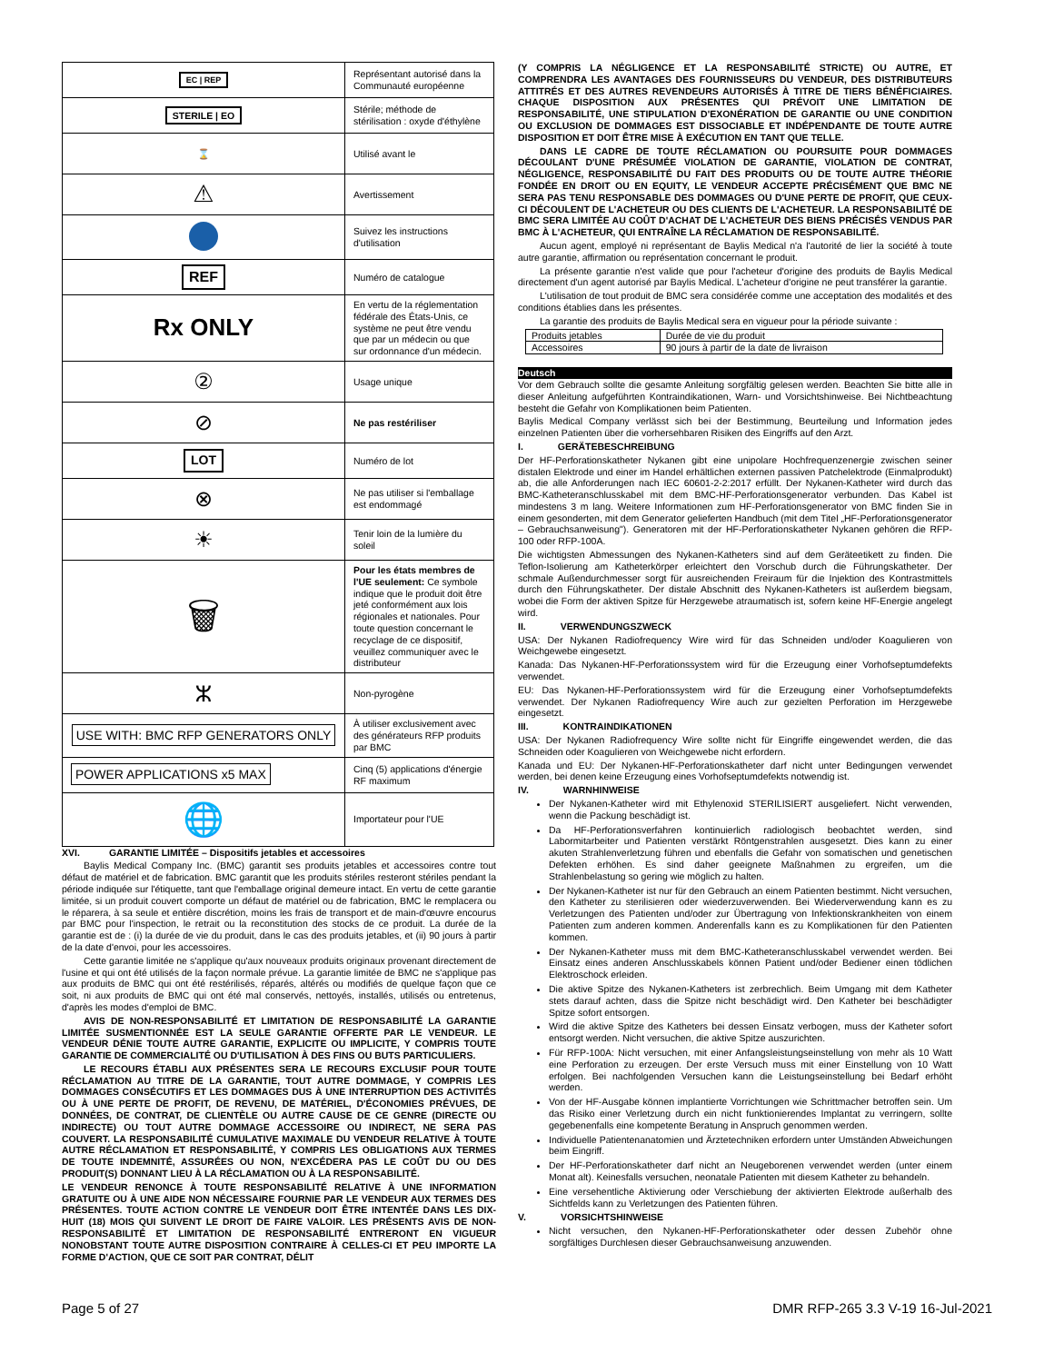| EC / REP | Représentant autorisé dans la Communauté européenne |
| STERILE / EO | Stérile; méthode de stérilisation : oxyde d'éthylène |
| ⌛ | Utilisé avant le |
| ⚠ | Avertissement |
| | Suivez les instructions d'utilisation |
| REF | Numéro de catalogue |
| Rx ONLY | En vertu de la réglementation fédérale des États-Unis, ce système ne peut être vendu que par un médecin ou que sur ordonnance d'un médecin. |
| ② | Usage unique |
| ⊘ | Ne pas restériliser |
| LOT | Numéro de lot |
| ⊗ | Ne pas utiliser si l'emballage est endommagé |
| ☀ | Tenir loin de la lumière du soleil |
| 🗑 | Pour les états membres de l'UE seulement: Ce symbole indique que le produit doit être jeté conformément aux lois régionales et nationales. Pour toute question concernant le recyclage de ce dispositif, veuillez communiquer avec le distributeur |
| ⵣ | Non-pyrogène |
| USE WITH: BMC RFP GENERATORS ONLY | À utiliser exclusivement avec des générateurs RFP produits par BMC |
| POWER APPLICATIONS x5 MAX | Cinq (5) applications d'énergie RF maximum |
| 🌐 | Importateur pour l'UE |
XVI. GARANTIE LIMITÉE – Dispositifs jetables et accessoires
Baylis Medical Company Inc. (BMC) garantit ses produits jetables et accessoires contre tout défaut de matériel et de fabrication. BMC garantit que les produits stériles resteront stériles pendant la période indiquée sur l'étiquette, tant que l'emballage original demeure intact. En vertu de cette garantie limitée, si un produit couvert comporte un défaut de matériel ou de fabrication, BMC le remplacera ou le réparera, à sa seule et entière discrétion, moins les frais de transport et de main-d'œuvre encourus par BMC pour l'inspection, le retrait ou la reconstitution des stocks de ce produit. La durée de la garantie est de : (i) la durée de vie du produit, dans le cas des produits jetables, et (ii) 90 jours à partir de la date d'envoi, pour les accessoires.
Cette garantie limitée ne s'applique qu'aux nouveaux produits originaux provenant directement de l'usine et qui ont été utilisés de la façon normale prévue. La garantie limitée de BMC ne s'applique pas aux produits de BMC qui ont été restérilisés, réparés, altérés ou modifiés de quelque façon que ce soit, ni aux produits de BMC qui ont été mal conservés, nettoyés, installés, utilisés ou entretenus, d'après les modes d'emploi de BMC.
AVIS DE NON-RESPONSABILITÉ ET LIMITATION DE RESPONSABILITÉ LA GARANTIE LIMITÉE SUSMENTIONNÉE EST LA SEULE GARANTIE OFFERTE PAR LE VENDEUR. LE VENDEUR DÉNIE TOUTE AUTRE GARANTIE, EXPLICITE OU IMPLICITE, Y COMPRIS TOUTE GARANTIE DE COMMERCIALITÉ OU D'UTILISATION À DES FINS OU BUTS PARTICULIERS.
LE RECOURS ÉTABLI AUX PRÉSENTES SERA LE RECOURS EXCLUSIF POUR TOUTE RÉCLAMATION AU TITRE DE LA GARANTIE, TOUT AUTRE DOMMAGE, Y COMPRIS LES DOMMAGES CONSÉCUTIFS ET LES DOMMAGES DUS À UNE INTERRUPTION DES ACTIVITÉS OU À UNE PERTE DE PROFIT, DE REVENU, DE MATÉRIEL, D'ÉCONOMIES PRÉVUES, DE DONNÉES, DE CONTRAT, DE CLIENTÈLE OU AUTRE CAUSE DE CE GENRE (DIRECTE OU INDIRECTE) OU TOUT AUTRE DOMMAGE ACCESSOIRE OU INDIRECT, NE SERA PAS COUVERT. LA RESPONSABILITÉ CUMULATIVE MAXIMALE DU VENDEUR RELATIVE À TOUTE AUTRE RÉCLAMATION ET RESPONSABILITÉ, Y COMPRIS LES OBLIGATIONS AUX TERMES DE TOUTE INDEMNITÉ, ASSURÉES OU NON, N'EXCÉDERA PAS LE COÛT DU OU DES PRODUIT(S) DONNANT LIEU À LA RÉCLAMATION OU À LA RESPONSABILITÉ.
LE VENDEUR RENONCE À TOUTE RESPONSABILITÉ RELATIVE À UNE INFORMATION GRATUITE OU À UNE AIDE NON NÉCESSAIRE FOURNIE PAR LE VENDEUR AUX TERMES DES PRÉSENTES. TOUTE ACTION CONTRE LE VENDEUR DOIT ÊTRE INTENTÉE DANS LES DIX-HUIT (18) MOIS QUI SUIVENT LE DROIT DE FAIRE VALOIR. LES PRÉSENTS AVIS DE NON-RESPONSABILITÉ ET LIMITATION DE RESPONSABILITÉ ENTRERONT EN VIGUEUR NONOBSTANT TOUTE AUTRE DISPOSITION CONTRAIRE À CELLES-CI ET PEU IMPORTE LA FORME D'ACTION, QUE CE SOIT PAR CONTRAT, DÉLIT
(Y COMPRIS LA NÉGLIGENCE ET LA RESPONSABILITÉ STRICTE) OU AUTRE, ET COMPRENDRA LES AVANTAGES DES FOURNISSEURS DU VENDEUR, DES DISTRIBUTEURS ATTITRÉS ET DES AUTRES REVENDEURS AUTORISÉS À TITRE DE TIERS BÉNÉFICIAIRES. CHAQUE DISPOSITION AUX PRÉSENTES QUI PRÉVOIT UNE LIMITATION DE RESPONSABILITÉ, UNE STIPULATION D'EXONÉRATION DE GARANTIE OU UNE CONDITION OU EXCLUSION DE DOMMAGES EST DISSOCIABLE ET INDÉPENDANTE DE TOUTE AUTRE DISPOSITION ET DOIT ÊTRE MISE À EXÉCUTION EN TANT QUE TELLE.
DANS LE CADRE DE TOUTE RÉCLAMATION OU POURSUITE POUR DOMMAGES DÉCOULANT D'UNE PRÉSUMÉE VIOLATION DE GARANTIE, VIOLATION DE CONTRAT, NÉGLIGENCE, RESPONSABILITÉ DU FAIT DES PRODUITS OU DE TOUTE AUTRE THÉORIE FONDÉE EN DROIT OU EN EQUITY, LE VENDEUR ACCEPTE PRÉCISÉMENT QUE BMC NE SERA PAS TENU RESPONSABLE DES DOMMAGES OU D'UNE PERTE DE PROFIT, QUE CEUX-CI DÉCOULENT DE L'ACHETEUR OU DES CLIENTS DE L'ACHETEUR. LA RESPONSABILITÉ DE BMC SERA LIMITÉE AU COÛT D'ACHAT DE L'ACHETEUR DES BIENS PRÉCISÉS VENDUS PAR BMC À L'ACHETEUR, QUI ENTRAÎNE LA RÉCLAMATION DE RESPONSABILITÉ.
Aucun agent, employé ni représentant de Baylis Medical n'a l'autorité de lier la société à toute autre garantie, affirmation ou représentation concernant le produit.
La présente garantie n'est valide que pour l'acheteur d'origine des produits de Baylis Medical directement d'un agent autorisé par Baylis Medical. L'acheteur d'origine ne peut transférer la garantie.
L'utilisation de tout produit de BMC sera considérée comme une acceptation des modalités et des conditions établies dans les présentes.
La garantie des produits de Baylis Medical sera en vigueur pour la période suivante :
| Produits jetables | Durée de vie du produit |
| Accessoires | 90 jours à partir de la date de livraison |
Deutsch
Vor dem Gebrauch sollte die gesamte Anleitung sorgfältig gelesen werden. Beachten Sie bitte alle in dieser Anleitung aufgeführten Kontraindikationen, Warn- und Vorsichtshinweise. Bei Nichtbeachtung besteht die Gefahr von Komplikationen beim Patienten.
Baylis Medical Company verlässt sich bei der Bestimmung, Beurteilung und Information jedes einzelnen Patienten über die vorhersehbaren Risiken des Eingriffs auf den Arzt.
I. GERÄTEBESCHREIBUNG
Der HF-Perforationskatheter Nykanen gibt eine unipolare Hochfrequenzenergie zwischen seiner distalen Elektrode und einer im Handel erhältlichen externen passiven Patchelektrode (Einmalprodukt) ab, die alle Anforderungen nach IEC 60601-2-2:2017 erfüllt. Der Nykanen-Katheter wird durch das BMC-Katheteranschlusskabel mit dem BMC-HF-Perforationsgenerator verbunden. Das Kabel ist mindestens 3 m lang. Weitere Informationen zum HF-Perforationsgenerator von BMC finden Sie in einem gesonderten, mit dem Generator gelieferten Handbuch (mit dem Titel „HF-Perforationsgenerator – Gebrauchsanweisung"). Generatoren mit der HF-Perforationskatheter Nykanen gehören die RFP-100 oder RFP-100A.
Die wichtigsten Abmessungen des Nykanen-Katheters sind auf dem Geräteetikett zu finden. Die Teflon-Isolierung am Katheterkörper erleichtert den Vorschub durch die Führungskatheter. Der schmale Außendurchmesser sorgt für ausreichenden Freiraum für die Injektion des Kontrastmittels durch den Führungskatheter. Der distale Abschnitt des Nykanen-Katheters ist außerdem biegsam, wobei die Form der aktiven Spitze für Herzgewebe atraumatisch ist, sofern keine HF-Energie angelegt wird.
II. VERWENDUNGSZWECK
USA: Der Nykanen Radiofrequency Wire wird für das Schneiden und/oder Koagulieren von Weichgewebe eingesetzt.
Kanada: Das Nykanen-HF-Perforationssystem wird für die Erzeugung einer Vorhofseptumdefekts verwendet.
EU: Das Nykanen-HF-Perforationssystem wird für die Erzeugung einer Vorhofseptumdefekts verwendet. Der Nykanen Radiofrequency Wire auch zur gezielten Perforation im Herzgewebe eingesetzt.
III. KONTRAINDIKATIONEN
USA: Der Nykanen Radiofrequency Wire sollte nicht für Eingriffe eingewendet werden, die das Schneiden oder Koagulieren von Weichgewebe nicht erfordern.
Kanada und EU: Der Nykanen-HF-Perforationskatheter darf nicht unter Bedingungen verwendet werden, bei denen keine Erzeugung eines Vorhofseptumdefekts notwendig ist.
IV. WARNHINWEISE
Der Nykanen-Katheter wird mit Ethylenoxid STERILISIERT ausgeliefert. Nicht verwenden, wenn die Packung beschädigt ist.
Da HF-Perforationsverfahren kontinuierlich radiologisch beobachtet werden, sind Labormitarbeiter und Patienten verstärkt Röntgenstrahlen ausgesetzt. Dies kann zu einer akuten Strahlenverletzung führen und ebenfalls die Gefahr von somatischen und genetischen Defekten erhöhen. Es sind daher geeignete Maßnahmen zu ergreifen, um die Strahlenbelastung so gering wie möglich zu halten.
Der Nykanen-Katheter ist nur für den Gebrauch an einem Patienten bestimmt. Nicht versuchen, den Katheter zu sterilisieren oder wiederzuverwenden. Bei Wiederverwendung kann es zu Verletzungen des Patienten und/oder zur Übertragung von Infektionskrankheiten von einem Patienten zum anderen kommen. Anderenfalls kann es zu Komplikationen für den Patienten kommen.
Der Nykanen-Katheter muss mit dem BMC-Katheteranschlusskabel verwendet werden. Bei Einsatz eines anderen Anschlusskabels können Patient und/oder Bediener einen tödlichen Elektroschock erleiden.
Die aktive Spitze des Nykanen-Katheters ist zerbrechlich. Beim Umgang mit dem Katheter stets darauf achten, dass die Spitze nicht beschädigt wird. Den Katheter bei beschädigter Spitze sofort entsorgen.
Wird die aktive Spitze des Katheters bei dessen Einsatz verbogen, muss der Katheter sofort entsorgt werden. Nicht versuchen, die aktive Spitze auszurichten.
Für RFP-100A: Nicht versuchen, mit einer Anfangsleistungseinstellung von mehr als 10 Watt eine Perforation zu erzeugen. Der erste Versuch muss mit einer Einstellung von 10 Watt erfolgen. Bei nachfolgenden Versuchen kann die Leistungseinstellung bei Bedarf erhöht werden.
Von der HF-Ausgabe können implantierte Vorrichtungen wie Schrittmacher betroffen sein. Um das Risiko einer Verletzung durch ein nicht funktionierendes Implantat zu verringern, sollte gegebenenfalls eine kompetente Beratung in Anspruch genommen werden.
Individuelle Patientenanatomien und Ärztetechniken erfordern unter Umständen Abweichungen beim Eingriff.
Der HF-Perforationskatheter darf nicht an Neugeborenen verwendet werden (unter einem Monat alt). Keinesfalls versuchen, neonatale Patienten mit diesem Katheter zu behandeln.
Eine versehentliche Aktivierung oder Verschiebung der aktivierten Elektrode außerhalb des Sichtfelds kann zu Verletzungen des Patienten führen.
V. VORSICHTSHINWEISE
Nicht versuchen, den Nykanen-HF-Perforationskatheter oder dessen Zubehör ohne sorgfältiges Durchlesen dieser Gebrauchsanweisung anzuwenden.
Page 5 of 27 DMR RFP-265 3.3 V-19 16-Jul-2021